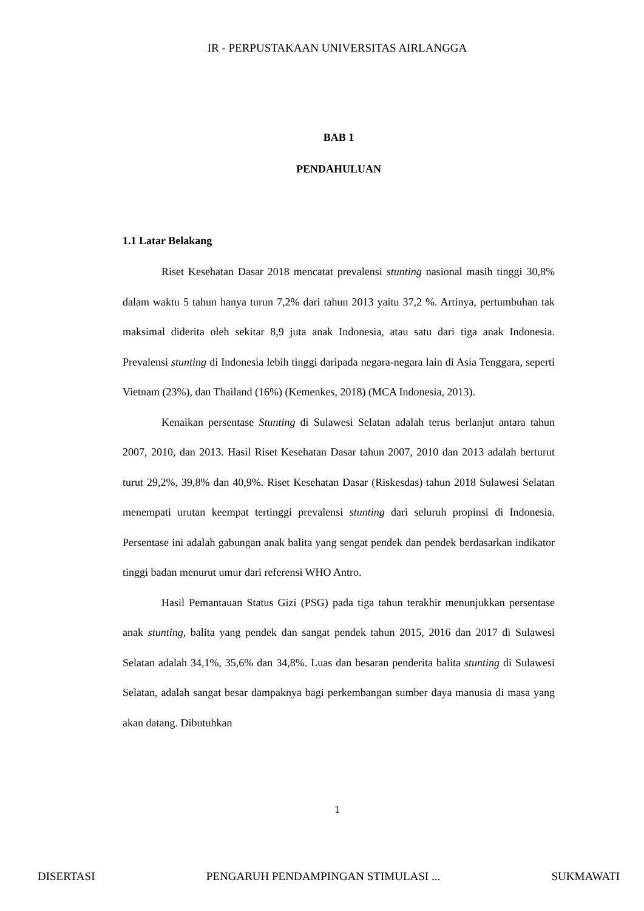IR - PERPUSTAKAAN UNIVERSITAS AIRLANGGA
BAB 1
PENDAHULUAN
1.1 Latar Belakang
Riset Kesehatan Dasar 2018 mencatat prevalensi stunting nasional masih tinggi 30,8% dalam waktu 5 tahun hanya turun 7,2% dari tahun 2013 yaitu 37,2 %. Artinya, pertumbuhan tak maksimal diderita oleh sekitar 8,9 juta anak Indonesia, atau satu dari tiga anak Indonesia. Prevalensi stunting di Indonesia lebih tinggi daripada negara-negara lain di Asia Tenggara, seperti Vietnam (23%), dan Thailand (16%) (Kemenkes, 2018) (MCA Indonesia, 2013).
Kenaikan persentase Stunting di Sulawesi Selatan adalah terus berlanjut antara tahun 2007, 2010, dan 2013. Hasil Riset Kesehatan Dasar tahun 2007, 2010 dan 2013 adalah berturut turut 29,2%, 39,8% dan 40,9%. Riset Kesehatan Dasar (Riskesdas) tahun 2018 Sulawesi Selatan menempati urutan keempat tertinggi prevalensi stunting dari seluruh propinsi di Indonesia. Persentase ini adalah gabungan anak balita yang sengat pendek dan pendek berdasarkan indikator tinggi badan menurut umur dari referensi WHO Antro.
Hasil Pemantauan Status Gizi (PSG) pada tiga tahun terakhir menunjukkan persentase anak stunting, balita yang pendek dan sangat pendek tahun 2015, 2016 dan 2017 di Sulawesi Selatan adalah 34,1%, 35,6% dan 34,8%. Luas dan besaran penderita balita stunting di Sulawesi Selatan, adalah sangat besar dampaknya bagi perkembangan sumber daya manusia di masa yang akan datang. Dibutuhkan
1
DISERTASI PENGARUH PENDAMPINGAN STIMULASI ... SUKMAWATI